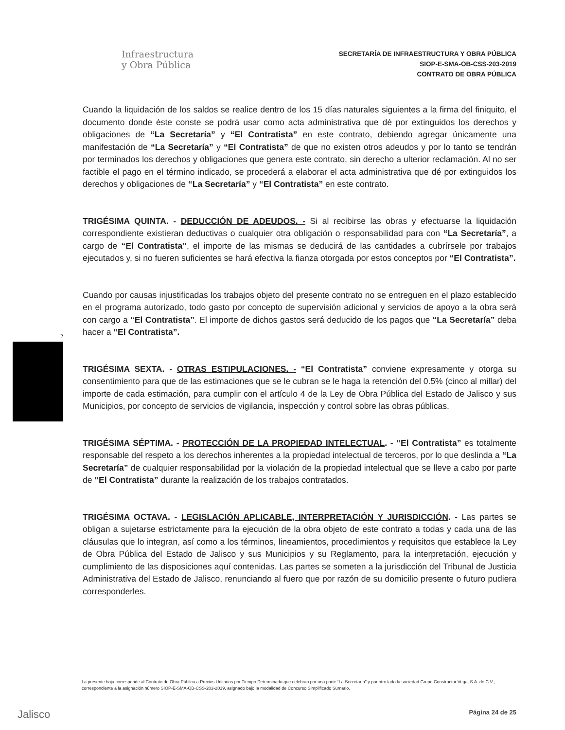Infraestructura
y Obra Pública
SECRETARÍA DE INFRAESTRUCTURA Y OBRA PÚBLICA
SIOP-E-SMA-OB-CSS-203-2019
CONTRATO DE OBRA PÚBLICA
Cuando la liquidación de los saldos se realice dentro de los 15 días naturales siguientes a la firma del finiquito, el documento donde éste conste se podrá usar como acta administrativa que dé por extinguidos los derechos y obligaciones de “La Secretaría” y “El Contratista” en este contrato, debiendo agregar únicamente una manifestación de “La Secretaría” y “El Contratista” de que no existen otros adeudos y por lo tanto se tendrán por terminados los derechos y obligaciones que genera este contrato, sin derecho a ulterior reclamación. Al no ser factible el pago en el término indicado, se procederá a elaborar el acta administrativa que dé por extinguidos los derechos y obligaciones de “La Secretaría” y “El Contratista” en este contrato.
TRIGÉSIMA QUINTA. - DEDUCCIÓN DE ADEUDOS. - Si al recibirse las obras y efectuarse la liquidación correspondiente existieran deductivas o cualquier otra obligación o responsabilidad para con “La Secretaría”, a cargo de “El Contratista”, el importe de las mismas se deducirá de las cantidades a cubrírsele por trabajos ejecutados y, si no fueren suficientes se hará efectiva la fianza otorgada por estos conceptos por “El Contratista”.
Cuando por causas injustificadas los trabajos objeto del presente contrato no se entreguen en el plazo establecido en el programa autorizado, todo gasto por concepto de supervisión adicional y servicios de apoyo a la obra será con cargo a “El Contratista”. El importe de dichos gastos será deducido de los pagos que “La Secretaría” deba hacer a “El Contratista”.
TRIGÉSIMA SEXTA. - OTRAS ESTIPULACIONES. - “El Contratista” conviene expresamente y otorga su consentimiento para que de las estimaciones que se le cubran se le haga la retención del 0.5% (cinco al millar) del importe de cada estimación, para cumplir con el artículo 4 de la Ley de Obra Pública del Estado de Jalisco y sus Municipios, por concepto de servicios de vigilancia, inspección y control sobre las obras públicas.
TRIGÉSIMA SÉPTIMA. - PROTECCIÓN DE LA PROPIEDAD INTELECTUAL. - “El Contratista” es totalmente responsable del respeto a los derechos inherentes a la propiedad intelectual de terceros, por lo que deslinda a “La Secretaría” de cualquier responsabilidad por la violación de la propiedad intelectual que se lleve a cabo por parte de “El Contratista” durante la realización de los trabajos contratados.
TRIGÉSIMA OCTAVA. - LEGISLACIÓN APLICABLE, INTERPRETACIÓN Y JURISDICCIÓN. - Las partes se obligan a sujetarse estrictamente para la ejecución de la obra objeto de este contrato a todas y cada una de las cláusulas que lo integran, así como a los términos, lineamientos, procedimientos y requisitos que establece la Ley de Obra Pública del Estado de Jalisco y sus Municipios y su Reglamento, para la interpretación, ejecución y cumplimiento de las disposiciones aquí contenidas. Las partes se someten a la jurisdicción del Tribunal de Justicia Administrativa del Estado de Jalisco, renunciando al fuero que por razón de su domicilio presente o futuro pudiera corresponderles.
2
La presente hoja corresponde al Contrato de Obra Pública a Precios Unitarios por Tiempo Determinado que celebran por una parte “La Secretaría” y por otro lado la sociedad Grupo Constructor Vega, S.A. de C.V., correspondiente a la asignación número SIOP-E-SMA-OB-CSS-203-2019, asignado bajo la modalidad de Concurso Simplificado Sumario.
Jalisco Página 24 de 25